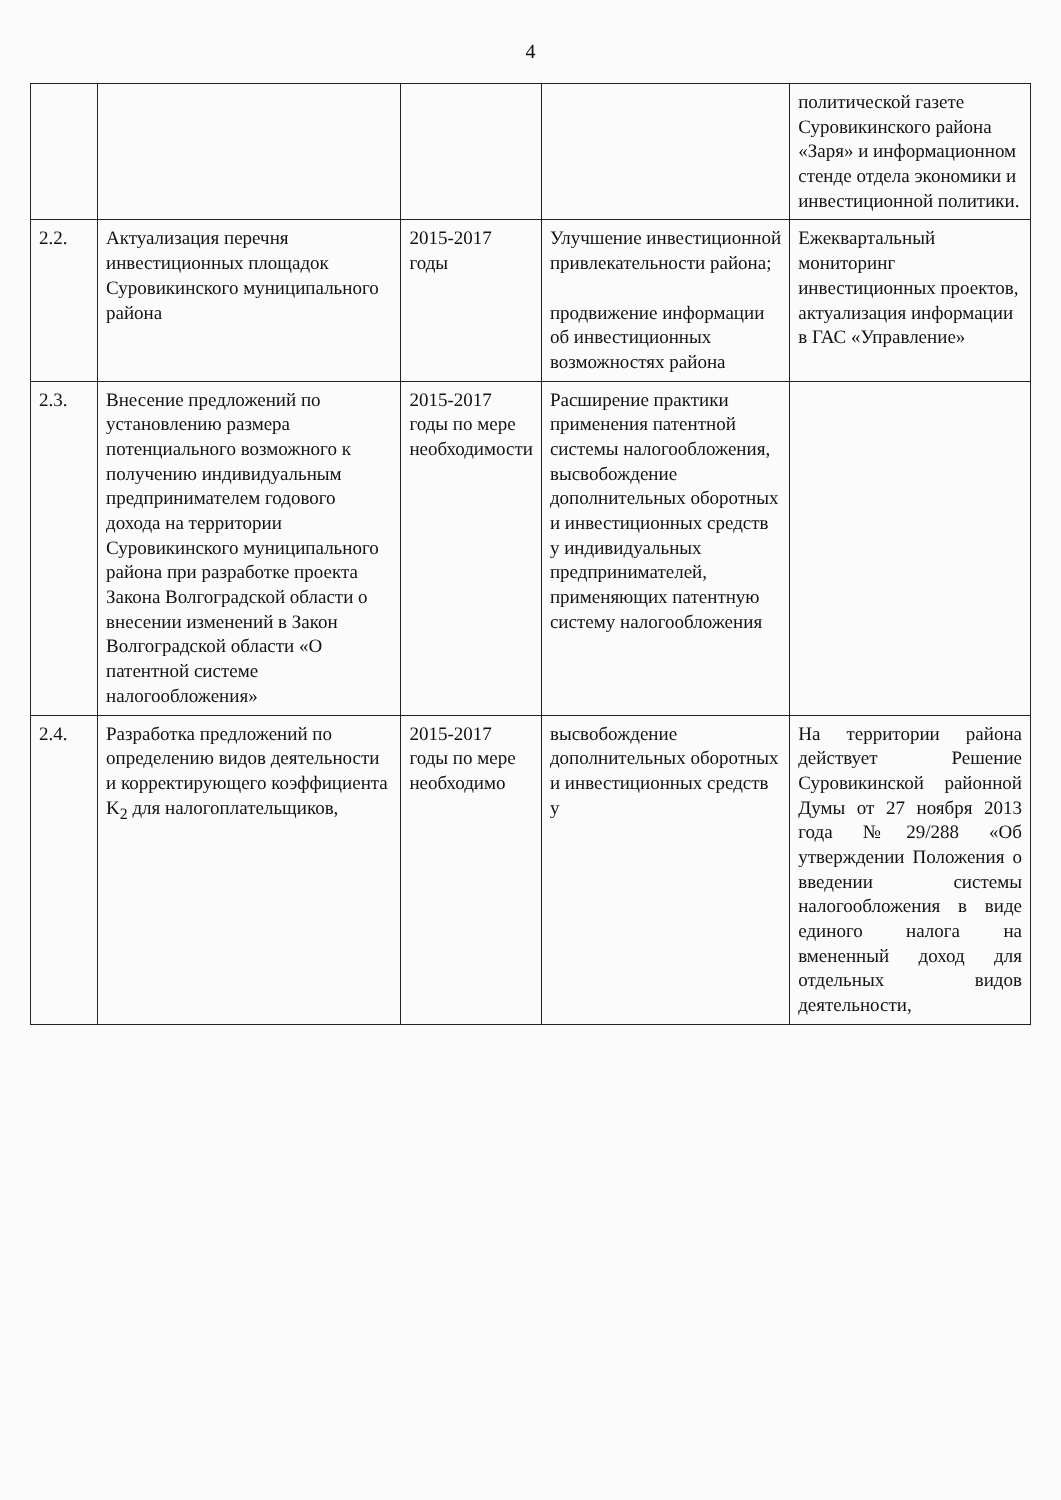4
| | | | | политической газете Суровикинского района «Заря» и информационном стенде отдела экономики и инвестиционной политики. |
| 2.2. | Актуализация перечня инвестиционных площадок Суровикинского муниципального района | 2015-2017 годы | Улучшение инвестиционной привлекательности района; продвижение информации об инвестиционных возможностях района | Ежеквартальный мониторинг инвестиционных проектов, актуализация информации в ГАС «Управление» |
| 2.3. | Внесение предложений по установлению размера потенциального возможного к получению индивидуальным предпринимателем годового дохода на территории Суровикинского муниципального района при разработке проекта Закона Волгоградской области о внесении изменений в Закон Волгоградской области «О патентной системе налогообложения» | 2015-2017 годы по мере необходимости | Расширение практики применения патентной системы налогообложения, высвобождение дополнительных оборотных и инвестиционных средств у индивидуальных предпринимателей, применяющих патентную систему налогообложения | |
| 2.4. | Разработка предложений по определению видов деятельности и корректирующего коэффициента K<sub>2</sub> для налогоплательщиков, | 2015-2017 годы по мере необходимо | высвобождение дополнительных оборотных и инвестиционных средств у | На территории района действует Решение Суровикинской районной Думы от 27 ноября 2013 года №29/288 «Об утверждении Положения о введении системы налогообложения в виде единого налога на вмененный доход для отдельных видов деятельности, |